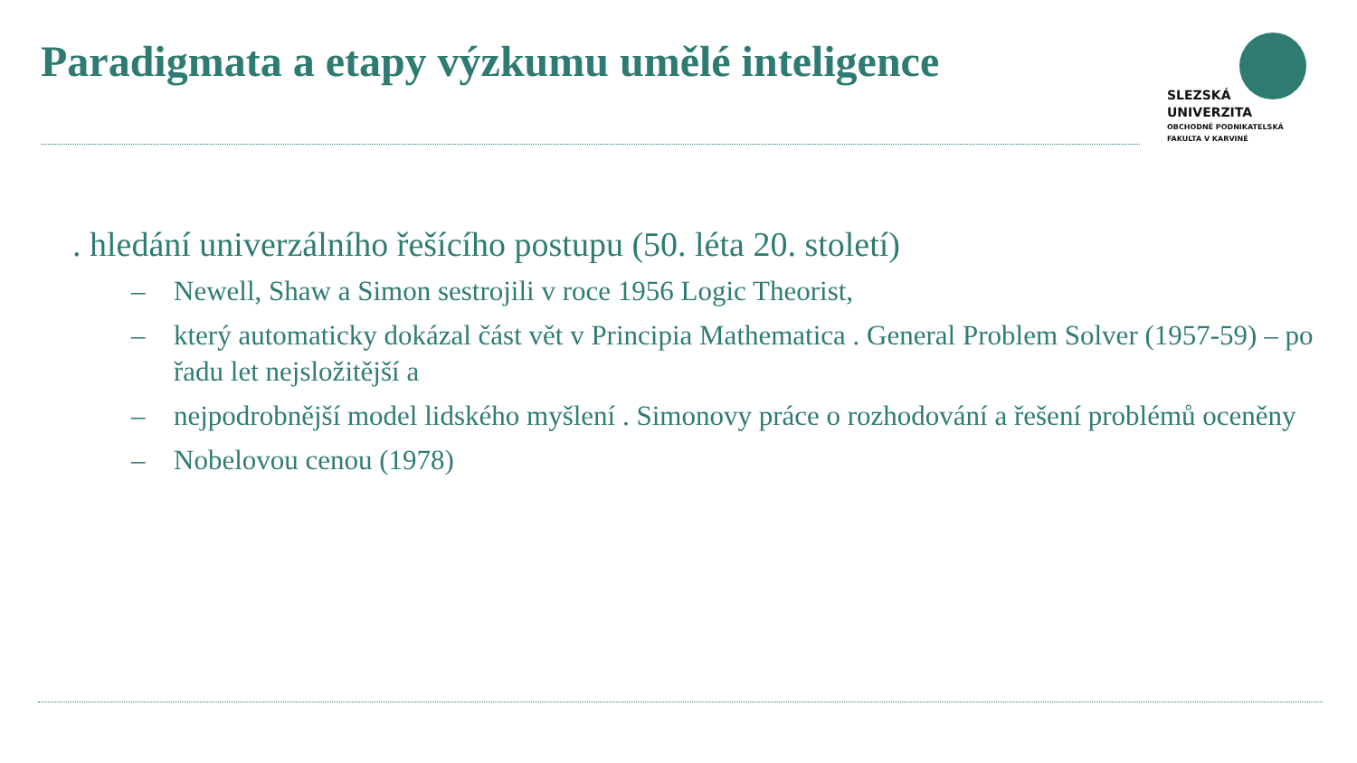Paradigmata a etapy výzkumu umělé inteligence
SLEZSKÁ
UNIVERZITA
OBCHODNĚ PODNIKATELSKÁ
FAKULTA V KARVINÉ
. hledání univerzálního řešícího postupu (50. léta 20. století)
– Newell, Shaw a Simon sestrojili v roce 1956 Logic Theorist,
– který automaticky dokázal část vět v Principia Mathematica . General Problem Solver (1957-59) – po řadu let nejsložitější a
– nejpodrobnější model lidského myšlení . Simonovy práce o rozhodování a řešení problémů oceněny
– Nobelovou cenou (1978)